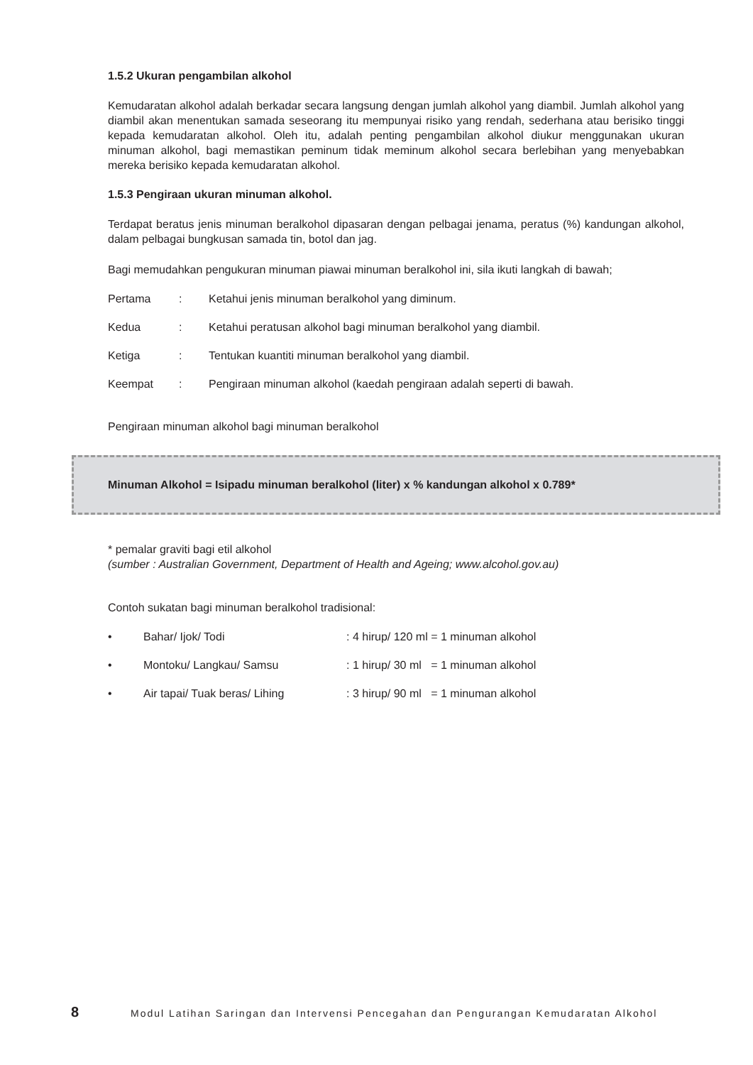1.5.2 Ukuran pengambilan alkohol
Kemudaratan alkohol adalah berkadar secara langsung dengan jumlah alkohol yang diambil. Jumlah alkohol yang diambil akan menentukan samada seseorang itu mempunyai risiko yang rendah, sederhana atau berisiko tinggi kepada kemudaratan alkohol. Oleh itu, adalah penting pengambilan alkohol diukur menggunakan ukuran minuman alkohol, bagi memastikan peminum tidak meminum alkohol secara berlebihan yang menyebabkan mereka berisiko kepada kemudaratan alkohol.
1.5.3 Pengiraan ukuran minuman alkohol.
Terdapat beratus jenis minuman beralkohol dipasaran dengan pelbagai jenama, peratus (%) kandungan alkohol, dalam pelbagai bungkusan samada tin, botol dan jag.
Bagi memudahkan pengukuran minuman piawai minuman beralkohol ini, sila ikuti langkah di bawah;
Pertama: Ketahui jenis minuman beralkohol yang diminum.
Kedua: Ketahui peratusan alkohol bagi minuman beralkohol yang diambil.
Ketiga: Tentukan kuantiti minuman beralkohol yang diambil.
Keempat: Pengiraan minuman alkohol (kaedah pengiraan adalah seperti di bawah.
Pengiraan minuman alkohol bagi minuman beralkohol
Minuman Alkohol = Isipadu minuman beralkohol (liter) x % kandungan alkohol x 0.789*
* pemalar graviti bagi etil alkohol
(sumber : Australian Government, Department of Health and Ageing; www.alcohol.gov.au)
Contoh sukatan bagi minuman beralkohol tradisional:
• Bahar/ Ijok/ Todi: 4 hirup/ 120 ml = 1 minuman alkohol
• Montoku/ Langkau/ Samsu: 1 hirup/ 30 ml = 1 minuman alkohol
• Air tapai/ Tuak beras/ Lihing: 3 hirup/ 90 ml = 1 minuman alkohol
8 Modul Latihan Saringan dan Intervensi Pencegahan dan Pengurangan Kemudaratan Alkohol